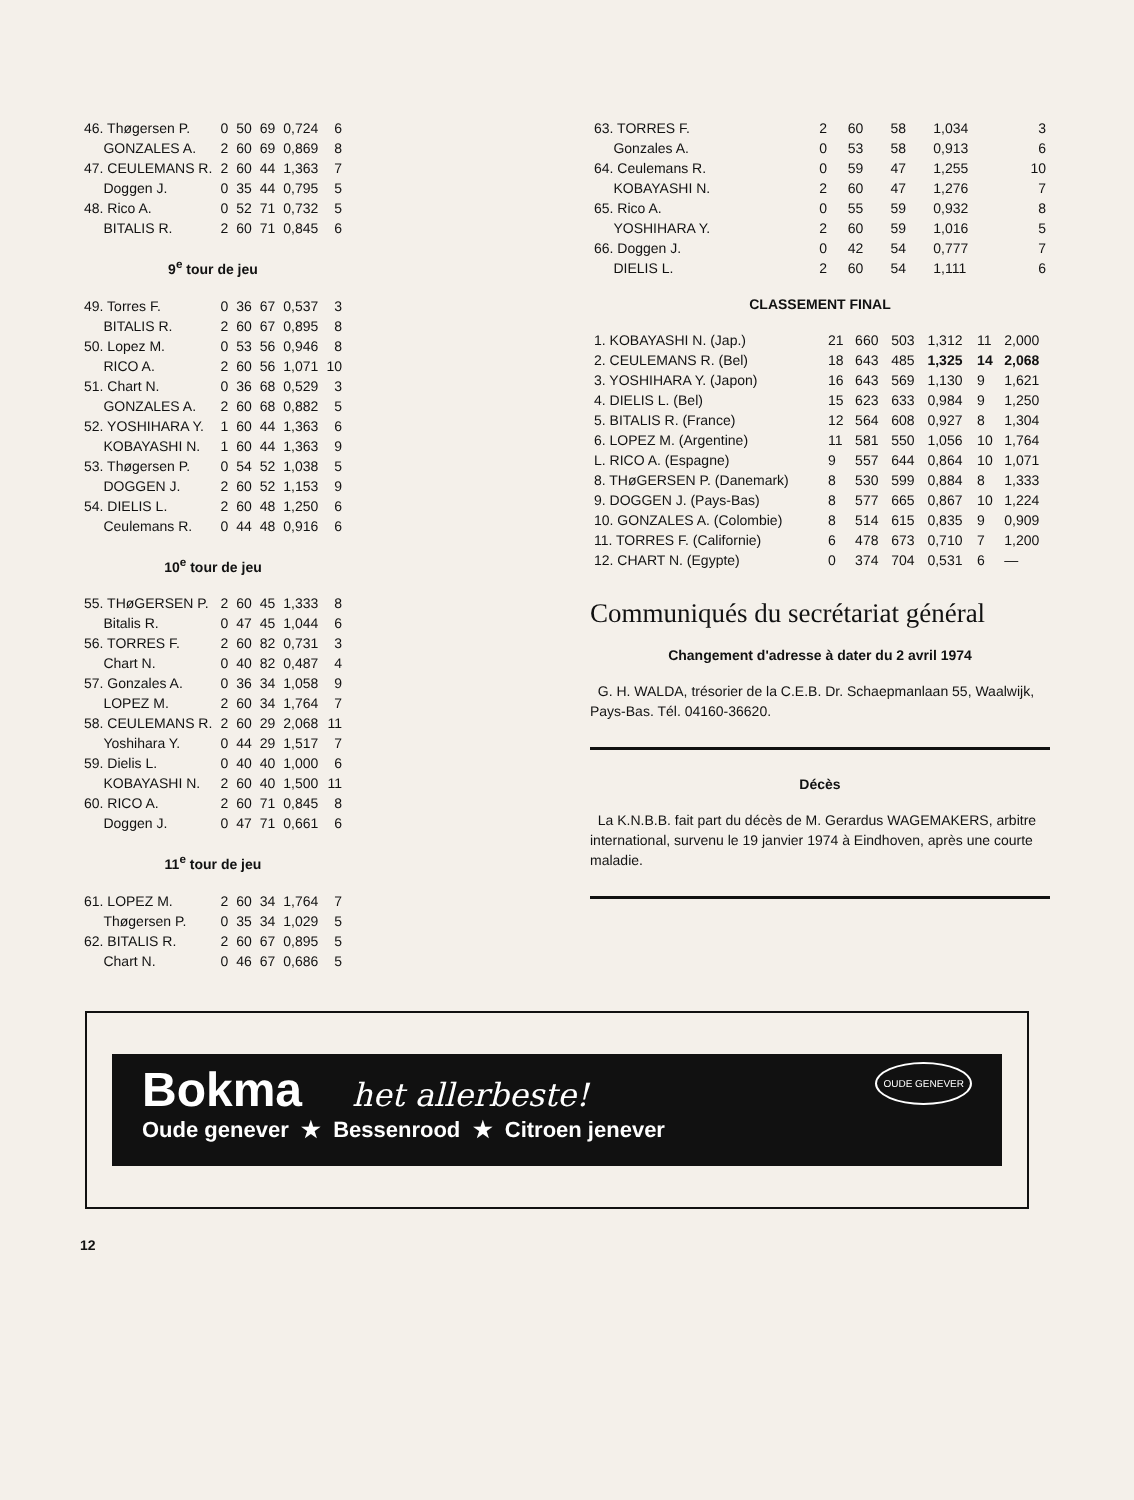| 46. Thøgersen P. | 0 | 50 | 69 | 0,724 | 6 |
| GONZALES A. | 2 | 60 | 69 | 0,869 | 8 |
| 47. CEULEMANS R. | 2 | 60 | 44 | 1,363 | 7 |
| Doggen J. | 0 | 35 | 44 | 0,795 | 5 |
| 48. Rico A. | 0 | 52 | 71 | 0,732 | 5 |
| BITALIS R. | 2 | 60 | 71 | 0,845 | 6 |
| 9<sup>e</sup> tour de jeu | | | | | |
| 49. Torres F. | 0 | 36 | 67 | 0,537 | 3 |
| BITALIS R. | 2 | 60 | 67 | 0,895 | 8 |
| 50. Lopez M. | 0 | 53 | 56 | 0,946 | 8 |
| RICO A. | 2 | 60 | 56 | 1,071 | 10 |
| 51. Chart N. | 0 | 36 | 68 | 0,529 | 3 |
| GONZALES A. | 2 | 60 | 68 | 0,882 | 5 |
| 52. YOSHIHARA Y. | 1 | 60 | 44 | 1,363 | 6 |
| KOBAYASHI N. | 1 | 60 | 44 | 1,363 | 9 |
| 53. Thøgersen P. | 0 | 54 | 52 | 1,038 | 5 |
| DOGGEN J. | 2 | 60 | 52 | 1,153 | 9 |
| 54. DIELIS L. | 2 | 60 | 48 | 1,250 | 6 |
| Ceulemans R. | 0 | 44 | 48 | 0,916 | 6 |
| 10<sup>e</sup> tour de jeu | | | | | |
| 55. THøGERSEN P. | 2 | 60 | 45 | 1,333 | 8 |
| Bitalis R. | 0 | 47 | 45 | 1,044 | 6 |
| 56. TORRES F. | 2 | 60 | 82 | 0,731 | 3 |
| Chart N. | 0 | 40 | 82 | 0,487 | 4 |
| 57. Gonzales A. | 0 | 36 | 34 | 1,058 | 9 |
| LOPEZ M. | 2 | 60 | 34 | 1,764 | 7 |
| 58. CEULEMANS R. | 2 | 60 | 29 | 2,068 | 11 |
| Yoshihara Y. | 0 | 44 | 29 | 1,517 | 7 |
| 59. Dielis L. | 0 | 40 | 40 | 1,000 | 6 |
| KOBAYASHI N. | 2 | 60 | 40 | 1,500 | 11 |
| 60. RICO A. | 2 | 60 | 71 | 0,845 | 8 |
| Doggen J. | 0 | 47 | 71 | 0,661 | 6 |
| 11<sup>e</sup> tour de jeu | | | | | |
| 61. LOPEZ M. | 2 | 60 | 34 | 1,764 | 7 |
| Thøgersen P. | 0 | 35 | 34 | 1,029 | 5 |
| 62. BITALIS R. | 2 | 60 | 67 | 0,895 | 5 |
| Chart N. | 0 | 46 | 67 | 0,686 | 5 |
| 63. TORRES F. | 2 | 60 | 58 | 1,034 | 3 |
| Gonzales A. | 0 | 53 | 58 | 0,913 | 6 |
| 64. Ceulemans R. | 0 | 59 | 47 | 1,255 | 10 |
| KOBAYASHI N. | 2 | 60 | 47 | 1,276 | 7 |
| 65. Rico A. | 0 | 55 | 59 | 0,932 | 8 |
| YOSHIHARA Y. | 2 | 60 | 59 | 1,016 | 5 |
| 66. Doggen J. | 0 | 42 | 54 | 0,777 | 7 |
| DIELIS L. | 2 | 60 | 54 | 1,111 | 6 |
CLASSEMENT FINAL
| 1. KOBAYASHI N. (Jap.) | 21 | 660 | 503 | 1,312 | 11 | 2,000 |
| 2. CEULEMANS R. (Bel) | 18 | 643 | 485 | 1,325 | 14 | 2,068 |
| 3. YOSHIHARA Y. (Japon) | 16 | 643 | 569 | 1,130 | 9 | 1,621 |
| 4. DIELIS L. (Bel) | 15 | 623 | 633 | 0,984 | 9 | 1,250 |
| 5. BITALIS R. (France) | 12 | 564 | 608 | 0,927 | 8 | 1,304 |
| 6. LOPEZ M. (Argentine) | 11 | 581 | 550 | 1,056 | 10 | 1,764 |
| L. RICO A. (Espagne) | 9 | 557 | 644 | 0,864 | 10 | 1,071 |
| 8. THøGERSEN P. (Danemark) | 8 | 530 | 599 | 0,884 | 8 | 1,333 |
| 9. DOGGEN J. (Pays-Bas) | 8 | 577 | 665 | 0,867 | 10 | 1,224 |
| 10. GONZALES A. (Colombie) | 8 | 514 | 615 | 0,835 | 9 | 0,909 |
| 11. TORRES F. (Californie) | 6 | 478 | 673 | 0,710 | 7 | 1,200 |
| 12. CHART N. (Egypte) | 0 | 374 | 704 | 0,531 | 6 | — |
Communiqués du secrétariat général
Changement d'adresse à dater du 2 avril 1974
G. H. WALDA, trésorier de la C.E.B. Dr. Schaepmanlaan 55, Waalwijk, Pays-Bas. Tél. 04160-36620.
Décès
La K.N.B.B. fait part du décès de M. Gerardus WAGEMAKERS, arbitre international, survenu le 19 janvier 1974 à Eindhoven, après une courte maladie.
Bokma het allerbeste! OUDE GENEVER
Oude genever ★ Bessenrood ★ Citroen jenever
12